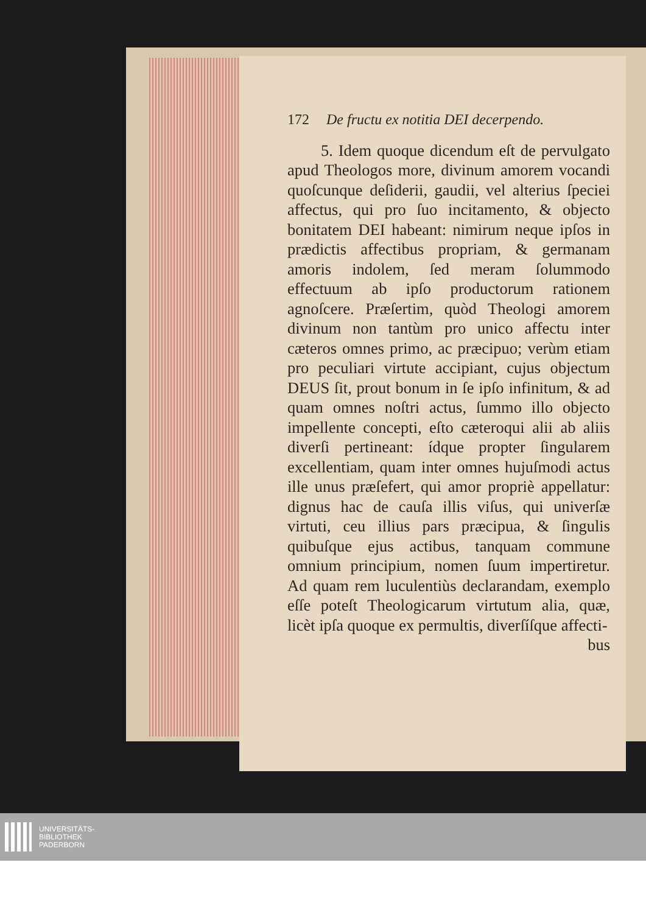172 De fructu ex notitia DEI decerpendo.
5. Idem quoque dicendum eſt de pervulgato apud Theologos more, divinum amorem vocandi quoſcunque deſiderii, gaudii, vel alterius ſpeciei affectus, qui pro ſuo incitamento, & objecto bonitatem DEI habeant: nimirum neque ipſos in prædictis affectibus propriam, & germanam amoris indolem, ſed meram ſolummodo effectuum ab ipſo productorum rationem agnoſcere. Præſertim, quòd Theologi amorem divinum non tantùm pro unico affectu inter cæteros omnes primo, ac præcipuo; verùm etiam pro peculiari virtute accipiant, cujus objectum DEUS ſit, prout bonum in ſe ipſo infinitum, & ad quam omnes noſtri actus, ſummo illo objecto impellente concepti, eſto cæteroqui alii ab aliis diverſi pertineant: ídque propter ſingularem excellentiam, quam inter omnes hujuſmodi actus ille unus præſefert, qui amor propriè appellatur: dignus hac de cauſa illis viſus, qui univerſæ virtuti, ceu illius pars præcipua, & ſingulis quibuſque ejus actibus, tanquam commune omnium principium, nomen ſuum impertiretur. Ad quam rem luculentiùs declarandam, exemplo eſſe poteſt Theologicarum virtutum alia, quæ, licèt ipſa quoque ex permultis, diverſíſque affecti-
bus
UNIVERSITÄTS-
BIBLIOTHEK
PADERBORN